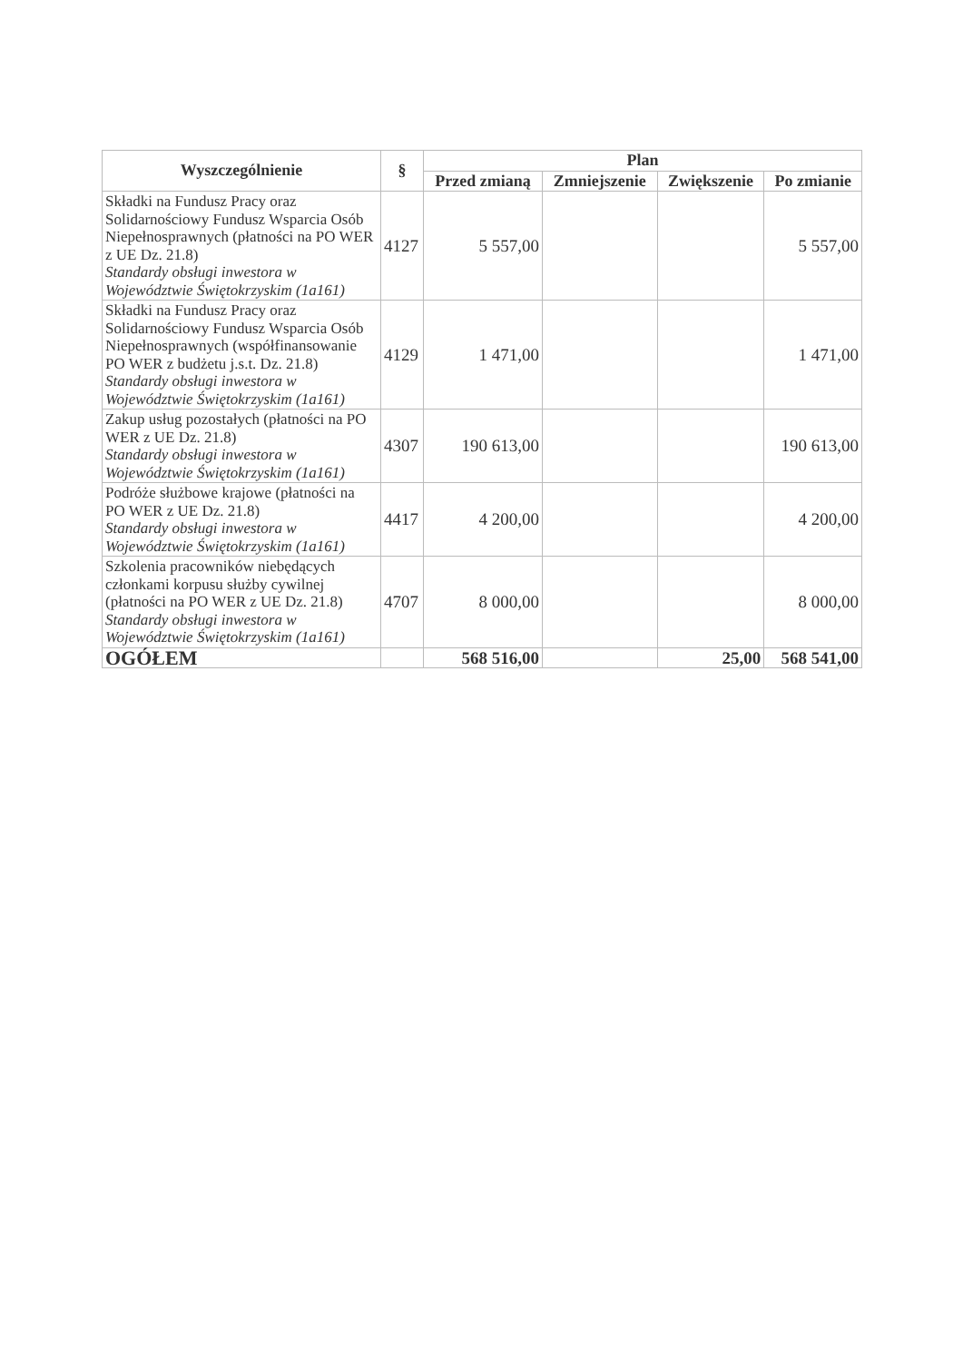| Wyszczególnienie | § | Plan | | | |
| --- | --- | --- | --- | --- | --- |
| | | Przed zmianą | Zmniejszenie | Zwiększenie | Po zmianie |
| Składki na Fundusz Pracy oraz Solidarnościowy Fundusz Wsparcia Osób Niepełnosprawnych (płatności na PO WER z UE Dz. 21.8) Standardy obsługi inwestora w Województwie Świętokrzyskim (1a161) | 4127 | 5 557,00 | | | 5 557,00 |
| Składki na Fundusz Pracy oraz Solidarnościowy Fundusz Wsparcia Osób Niepełnosprawnych (współfinansowanie PO WER z budżetu j.s.t. Dz. 21.8) Standardy obsługi inwestora w Województwie Świętokrzyskim (1a161) | 4129 | 1 471,00 | | | 1 471,00 |
| Zakup usług pozostałych (płatności na PO WER z UE Dz. 21.8) Standardy obsługi inwestora w Województwie Świętokrzyskim (1a161) | 4307 | 190 613,00 | | | 190 613,00 |
| Podróże służbowe krajowe (płatności na PO WER z UE Dz. 21.8) Standardy obsługi inwestora w Województwie Świętokrzyskim (1a161) | 4417 | 4 200,00 | | | 4 200,00 |
| Szkolenia pracowników niebędących członkami korpusu służby cywilnej (płatności na PO WER z UE Dz. 21.8) Standardy obsługi inwestora w Województwie Świętokrzyskim (1a161) | 4707 | 8 000,00 | | | 8 000,00 |
| OGÓŁEM | | 568 516,00 | | 25,00 | 568 541,00 |